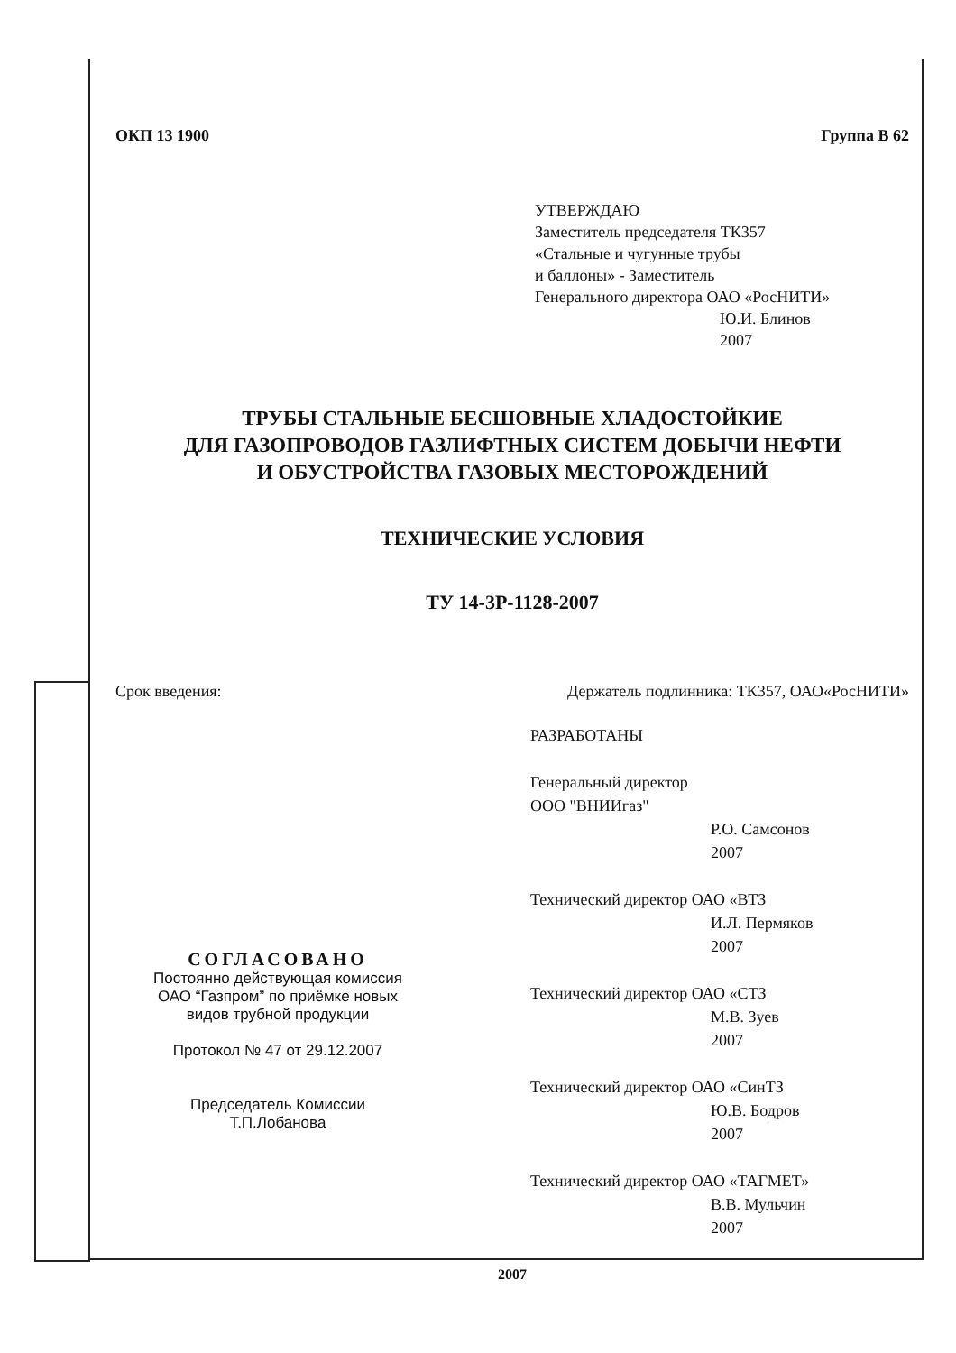ОКП 13 1900 Группа В 62
УТВЕРЖДАЮ
Заместитель председателя ТК357
«Стальные и чугунные трубы
и баллоны» - Заместитель
Генерального директора ОАО «РосНИТИ»
Ю.И. Блинов
2007
ТРУБЫ СТАЛЬНЫЕ БЕСШОВНЫЕ ХЛАДОСТОЙКИЕ
ДЛЯ ГАЗОПРОВОДОВ ГАЗЛИФТНЫХ СИСТЕМ ДОБЫЧИ НЕФТИ
И ОБУСТРОЙСТВА ГАЗОВЫХ МЕСТОРОЖДЕНИЙ
ТЕХНИЧЕСКИЕ УСЛОВИЯ
ТУ 14-3Р-1128-2007
Срок введения: Держатель подлинника: ТК357, ОАО«РосНИТИ»
СОГЛАСОВАНО
Постоянно действующая комиссия
ОАО “Газпром” по приёмке новых
видов трубной продукции
Протокол № 47 от 29.12.2007
Председатель Комиссии
Т.П.Лобанова
РАЗРАБОТАНЫ
Генеральный директор
ООО "ВНИИгаз"
Р.О. Самсонов
2007
Технический директор ОАО «ВТЗ
И.Л. Пермяков
2007
Технический директор ОАО «СТЗ
М.В. Зуев
2007
Технический директор ОАО «СинТЗ
Ю.В. Бодров
2007
Технический директор ОАО «ТАГМЕТ»
В.В. Мульчин
2007
2007